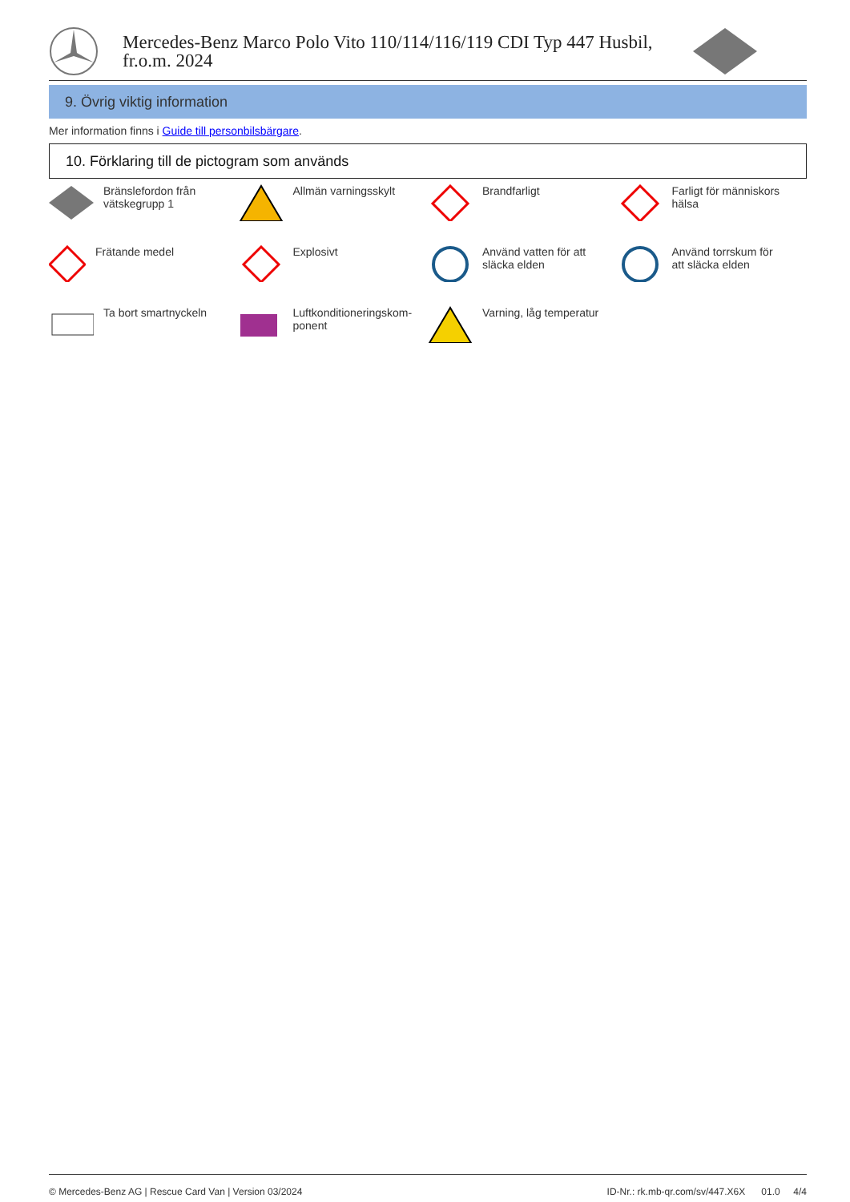Mercedes-Benz Marco Polo Vito 110/114/116/119 CDI Typ 447 Husbil,
fr.o.m. 2024
9. Övrig viktig information
Mer information finns i Guide till personbilsbärgare.
10. Förklaring till de pictogram som används
Bränslefordon från
vätskegrupp 1
Allmän varningsskylt
Brandfarligt
Farligt för människors
hälsa
Frätande medel
Explosivt
Använd vatten för att
släcka elden
Använd torrskum för
att släcka elden
Ta bort smartnyckeln
Luftkonditioneringskom-
ponent
Varning, låg temperatur
© Mercedes-Benz AG | Rescue Card Van | Version 03/2024 ID-Nr.: rk.mb-qr.com/sv/447.X6X 01.0 4/4